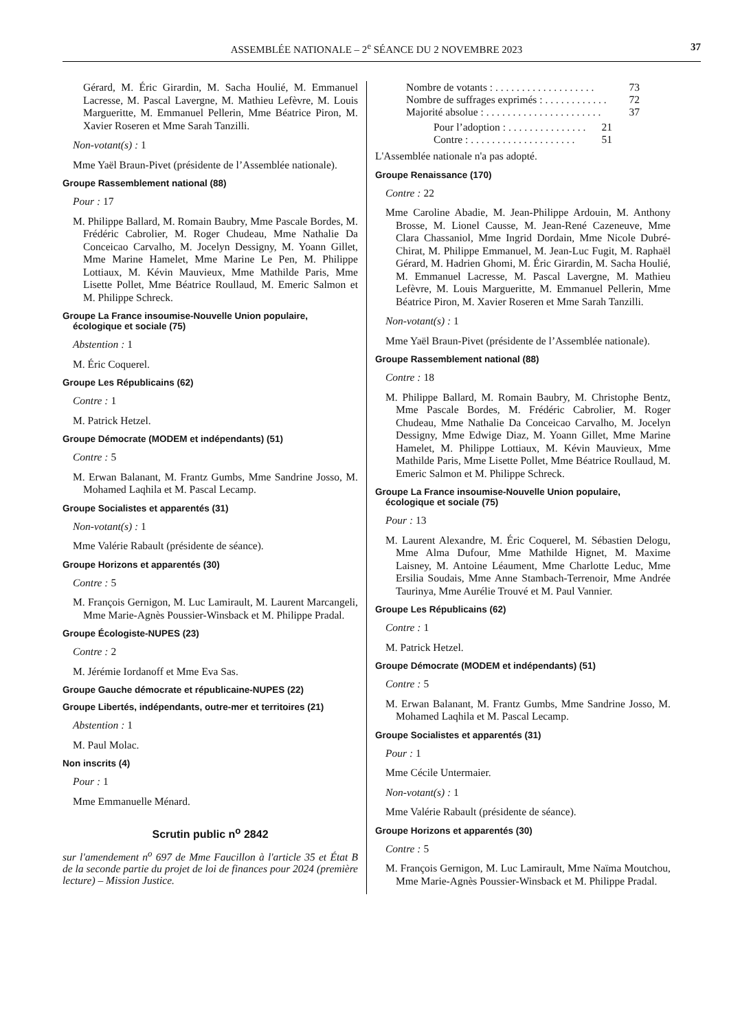ASSEMBLÉE NATIONALE – 2<sup>e</sup> SÉANCE DU 2 NOVEMBRE 2023 37
Gérard, M. Éric Girardin, M. Sacha Houlié, M. Emmanuel Lacresse, M. Pascal Lavergne, M. Mathieu Lefèvre, M. Louis Margueritte, M. Emmanuel Pellerin, Mme Béatrice Piron, M. Xavier Roseren et Mme Sarah Tanzilli.
Non-votant(s) : 1
Mme Yaël Braun-Pivet (présidente de l’Assemblée nationale).
Groupe Rassemblement national (88)
Pour : 17
M. Philippe Ballard, M. Romain Baubry, Mme Pascale Bordes, M. Frédéric Cabrolier, M. Roger Chudeau, Mme Nathalie Da Conceicao Carvalho, M. Jocelyn Dessigny, M. Yoann Gillet, Mme Marine Hamelet, Mme Marine Le Pen, M. Philippe Lottiaux, M. Kévin Mauvieux, Mme Mathilde Paris, Mme Lisette Pollet, Mme Béatrice Roullaud, M. Emeric Salmon et M. Philippe Schreck.
Groupe La France insoumise-Nouvelle Union populaire, écologique et sociale (75)
Abstention : 1
M. Éric Coquerel.
Groupe Les Républicains (62)
Contre : 1
M. Patrick Hetzel.
Groupe Démocrate (MODEM et indépendants) (51)
Contre : 5
M. Erwan Balanant, M. Frantz Gumbs, Mme Sandrine Josso, M. Mohamed Laqhila et M. Pascal Lecamp.
Groupe Socialistes et apparentés (31)
Non-votant(s) : 1
Mme Valérie Rabault (présidente de séance).
Groupe Horizons et apparentés (30)
Contre : 5
M. François Gernigon, M. Luc Lamirault, M. Laurent Marcangeli, Mme Marie-Agnès Poussier-Winsback et M. Philippe Pradal.
Groupe Écologiste-NUPES (23)
Contre : 2
M. Jérémie Iordanoff et Mme Eva Sas.
Groupe Gauche démocrate et républicaine-NUPES (22)
Groupe Libertés, indépendants, outre-mer et territoires (21)
Abstention : 1
M. Paul Molac.
Non inscrits (4)
Pour : 1
Mme Emmanuelle Ménard.
Scrutin public n<sup>o</sup> 2842
sur l'amendement n<sup>o</sup> 697 de Mme Faucillon à l'article 35 et État B de la seconde partie du projet de loi de finances pour 2024 (première lecture) – Mission Justice.
Nombre de votants : . . . . . . . . . . . . . . . . . . . 73
Nombre de suffrages exprimés : . . . . . . . . . . . . 72
Majorité absolue : . . . . . . . . . . . . . . . . . . . . . . 37
Pour l’adoption : . . . . . . . . . . . . . . . 21
Contre : . . . . . . . . . . . . . . . . . . . . 51
L'Assemblée nationale n'a pas adopté.
Groupe Renaissance (170)
Contre : 22
Mme Caroline Abadie, M. Jean-Philippe Ardouin, M. Anthony Brosse, M. Lionel Causse, M. Jean-René Cazeneuve, Mme Clara Chassaniol, Mme Ingrid Dordain, Mme Nicole Dubré-Chirat, M. Philippe Emmanuel, M. Jean-Luc Fugit, M. Raphaël Gérard, M. Hadrien Ghomi, M. Éric Girardin, M. Sacha Houlié, M. Emmanuel Lacresse, M. Pascal Lavergne, M. Mathieu Lefèvre, M. Louis Margueritte, M. Emmanuel Pellerin, Mme Béatrice Piron, M. Xavier Roseren et Mme Sarah Tanzilli.
Non-votant(s) : 1
Mme Yaël Braun-Pivet (présidente de l’Assemblée nationale).
Groupe Rassemblement national (88)
Contre : 18
M. Philippe Ballard, M. Romain Baubry, M. Christophe Bentz, Mme Pascale Bordes, M. Frédéric Cabrolier, M. Roger Chudeau, Mme Nathalie Da Conceicao Carvalho, M. Jocelyn Dessigny, Mme Edwige Diaz, M. Yoann Gillet, Mme Marine Hamelet, M. Philippe Lottiaux, M. Kévin Mauvieux, Mme Mathilde Paris, Mme Lisette Pollet, Mme Béatrice Roullaud, M. Emeric Salmon et M. Philippe Schreck.
Groupe La France insoumise-Nouvelle Union populaire, écologique et sociale (75)
Pour : 13
M. Laurent Alexandre, M. Éric Coquerel, M. Sébastien Delogu, Mme Alma Dufour, Mme Mathilde Hignet, M. Maxime Laisney, M. Antoine Léaument, Mme Charlotte Leduc, Mme Ersilia Soudais, Mme Anne Stambach-Terrenoir, Mme Andrée Taurinya, Mme Aurélie Trouvé et M. Paul Vannier.
Groupe Les Républicains (62)
Contre : 1
M. Patrick Hetzel.
Groupe Démocrate (MODEM et indépendants) (51)
Contre : 5
M. Erwan Balanant, M. Frantz Gumbs, Mme Sandrine Josso, M. Mohamed Laqhila et M. Pascal Lecamp.
Groupe Socialistes et apparentés (31)
Pour : 1
Mme Cécile Untermaier.
Non-votant(s) : 1
Mme Valérie Rabault (présidente de séance).
Groupe Horizons et apparentés (30)
Contre : 5
M. François Gernigon, M. Luc Lamirault, Mme Naïma Moutchou, Mme Marie-Agnès Poussier-Winsback et M. Philippe Pradal.